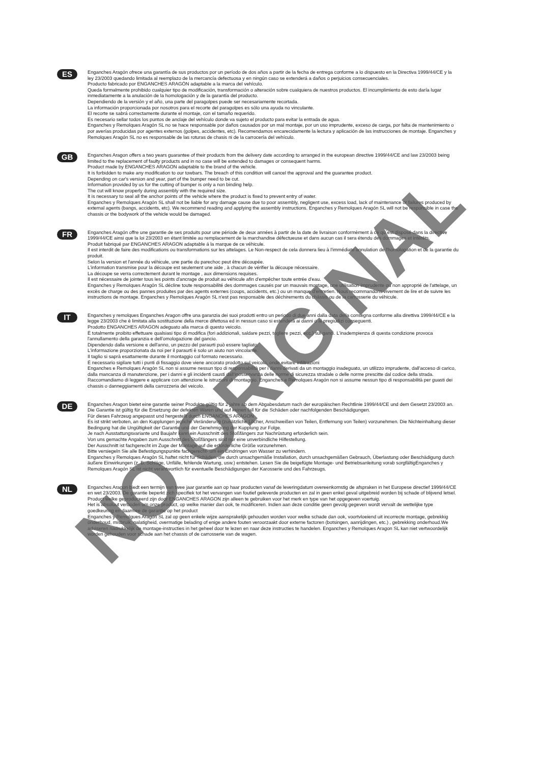ES
Enganches Aragón ofrece una garantía de sus productos por un período de dos años a partir de la fecha de entrega conforme a lo dispuesto en la Directiva 1999/44/CE y la ley 23/2003 quedando limitada al reemplazo de la mercancía defectuosa y en ningún caso se extenderá a daños o perjuicios consecuenciales.
Producto fabricado por ENGANCHES ARAGÓN adaptable a la marca del vehículo.
Queda formalmente prohibido cualquier tipo de modificación, transformación o alteración sobre cualquiera de nuestros productos. El incumplimiento de esto daría lugar inmediatamente a la anulación de la homologación y de la garantía del producto.
Dependiendo de la versión y el año, una parte del paragolpes puede ser necesariamente recortada.
La información proporcionada por nosotros para el recorte del paragolpes es sólo una ayuda no vinculante.
El recorte se sabrá correctamente durante el montaje, con el tamaño requerido.
Es necesario sellar todos los puntos de anclaje del vehículo donde va sujeto el producto para evitar la entrada de agua.
Enganches y Remolques Aragón SL no se hace responsable por daños causados por un mal montaje, por un uso imprudente, exceso de carga, por falta de mantenimiento o por averías producidas por agentes externos (golpes, accidentes, etc). Recomendamos encarecidamente la lectura y aplicación de las instrucciones de montaje. Enganches y Remolques Aragón SL no es responsable de las roturas de chasis ni de la carrocería del vehículo.
GB
Enganches Aragon offers a two years guarantee of their products from the delivery date according to arranged in the european directive 1999/44/CE and law 23/2003 being limited to the replacement of faulty products and in no case will be extended to damages or consequent harms.
Product made by ENGANCHES ARAGON adaptable to the brand of the vehicle.
It is forbidden to make any modification to our towbars. The breach of this condition will cancel the approval and the guarantee product.
Depending on car's version and year, part of the bumper need to be cut.
Information provided by us for the cutting of bumper is only a non binding help.
The cut will know properly during assembly with the required size.
It is necessary to seal all the anchor points of the vehicle where the product is fixed to prevent entry of water.
Enganches y Remolques Aragón SL shall not be liable for any damage cause due to poor assembly, negligent use, excess load, lack of maintenance or failures produced by external agents (bangs, accidents, etc). We recommend reading and applying the assembly instructions. Enganches y Remolques Aragón SL will not be responsible in case the chassis or the bodywork of the vehicle would be damaged.
FR
Enganches Aragón offre une garantie de ses produits pour une période de deux années à partir de la date de livraison conformèment à ce qu´est disposé dans la directive 1999/44/CE ainsi que la loi 23/2003 en étant limitée au remplacement de la marchandise défectueuse et dans aucun cas il sera étendu des dommages et intérêts.
Produit fabriqué par ENGANCHES ARAGON adaptable á la marque de ce véhicule.
Il est interdit de faire des modifications ou transformations sur les attelages. Le Non-respect de cela donnera lieu à l'immédiate annulation de l'homologation et de la garantie du produit.
Selon la version et l'année du véhicule, une partie du parechoc peut être découpée.
L'information transmise pour la découpe est seulement une aide , à chacun de vérifier la découpe nécessaire.
La découpe se verra correctement durant le montage , aux dimensions requises.
Il est nécessaire de jointer tous les points d'ancrage de produit au véhicule afin d'empêcher toute entrée d'eau.
Enganches y Remolques Aragón SL décline toute responsabilité des dommages causés par un mauvais montage, une utilisation imprudente ou non approprié de l'attelage, un excès de charge ou des pannes produites par des agents externes (coups, accidents, etc.) ou un manque d'entretien. Nous recommandons vivement de lire et de suivre les instructions de montage. Enganches y Remolques Aragón SL n'est pas responsable des déchirements du châssis ou de la carrosserie du véhicule.
IT
Enganches y remolques Enganches Aragon offre una garanzia dei suoi prodotti entro un periodo di due anni dalla data della consegna conforme alla direttiva 1999/44/CE e la legge 23/2003 che è limitata alla sostituzione della merce difettosa ed in nessun caso si estenderà ai danni o ai pregiudizi conseguenti.
Prodotto ENGANCHES ARAGON adeguato alla marca di questo veicolo.
È totalmente proibito effettuare qualsiasi tipo di modifica (fori addizionali, saldare pezzi, togliere pezzi, ecc.) sui ganci. L'inadempienza di questa condizione provoca l'annullamento della garanzia e dell'omologazione del gancio.
Dipendendo dalla versione e dell'anno, un pezzo del paraurti può essere tagliato.
L'informazione proporzionata da noi per il paraurti è solo un aiuto non vincolante.
Il taglio si saprà esattamente durante il montaggio col formato necessario.
É necessario sigilare tutti i punti di fissaggio dove viene ancorato prodotto sul veicolo, onde evitare infiltrazioni
Enganches e Remolques Aragón SL non si assume nessun tipo di responsabilità per i danni derivati da un montaggio inadeguato, un utilizzo imprudente, dall'acceso di carico, dalla mancanza di manutenzione, per i danni e gli incidenti causti dall'inosservanza delle norme di sicurezza stradale o delle norme prescitte dal codice della strada. Raccomandiamo di leggere e applicare con attenzione le istruzioni di montaggio. Enganches e Remolques Aragón non si assume nessun tipo di responsabilità per guasti dei chassis o danneggiamenti della carrozzeria del veicolo.
DE
Enganches Aragon bietet eine garantie seiner Produkte gültig für 2 jahre ab dem Abgabesdatum nach der europäischen Rechtlinie 1999/44/CE und dem Gesetzt 23/2003 an. Die Garantie ist gültig für die Ersetzung der defekten Waren und auf keinen fall für die Schäden oder nachfolgenden Beschädigungen.
Für dieses Fahrzeug angepasst und hergestellt durch ENGANCHES ARAGON
Es ist strikt verboten, an den Kupplungen jegliche Veränderung (zusätzliche Löcher, Anschweißen von Teilen, Entfernung von Teilen) vorzunehmen. Die Nichteinhaltung dieser Bedingung hat die Ungültigkeit der Garantie und der Genehmigung der Kupplung zur Folge.
Je nach Ausstattungsvariante und Baujahr kann ein Ausschnitt des Stoßfängers zur Nachrüstung erforderlich sein.
Von uns gemachte Angaben zum Ausschnitt des Stoßfängers sind nur eine unverbindliche Hilfestellung.
Der Ausschnitt ist fachgerecht im Zuge der Montage auf die erforderliche Größe vorzunehmen.
Bitte versiegeln Sie alle Befestigungspunkte fachgerecht- um ein Eindringen von Wasser zu verhindern.
Enganches y Remolques Aragón SL haftet nicht für Schäden, die durch unsachgemäße Installation, durch unsachgemäßen Gebrauch, Überlastung oder Beschädigung durch äußere Einwirkungen (z. B. Schläge, Unfälle, fehlende Wartung, usw.) entstehen. Lesen Sie die beigefügte Montage- und Betriebsanleitung vorab sorgfältigEnganches y Remolques Aragón SL ist nicht verantwortlich für eventuelle Beschädigungen der Karosserie und des Fahrzeugs.
NL
Enganches Aragon biedt een termijn van twee jaar garantie aan op haar producten vanaf de leveringdatum overeenkomstig de afspraken in het Europese directief 1999/44/CE en wet 23/2003. De garantie beperkt zich specifiek tot het vervangen van foutief geleverde producten en zal in geen enkel geval uitgebreid worden bij schade of blijvend letsel.
Product welke geproduceerd zijn door ENGANCHES ARAGON zijn alleen te gebruiken voor het merk en type van het opgegeven voertuig.
Het is absoluut verboden om onze product, op welke manier dan ook, te modificeren. Indien aan deze conditie geen gevolg gegeven wordt vervalt de wettelijke type goedkeuring en daarmee de garantie op het product
Enganches y Remolgues Aragón SL zal op geen enkele wijze aansprakelijk gehouden worden voor welke schade dan ook, voortvloeiend uit incorrecte montage, gebrekkig onderhoud, misbruik, nalatigheid, overmatige belading of enige andere fouten veroorzaakt door externe factoren (botsingen, aanrijdingen, etc.) , gebrekking onderhoud.We adviseren nadrukkelijk de montage-instructies in het geheel door te lezen en naar deze instructies te handelen. Enganches y Remolques Aragon SL kan niet vertwoordelijk worden gehouden voor schade aan het chassis of de carrosserie van de wagen.
NO ORIGINAL